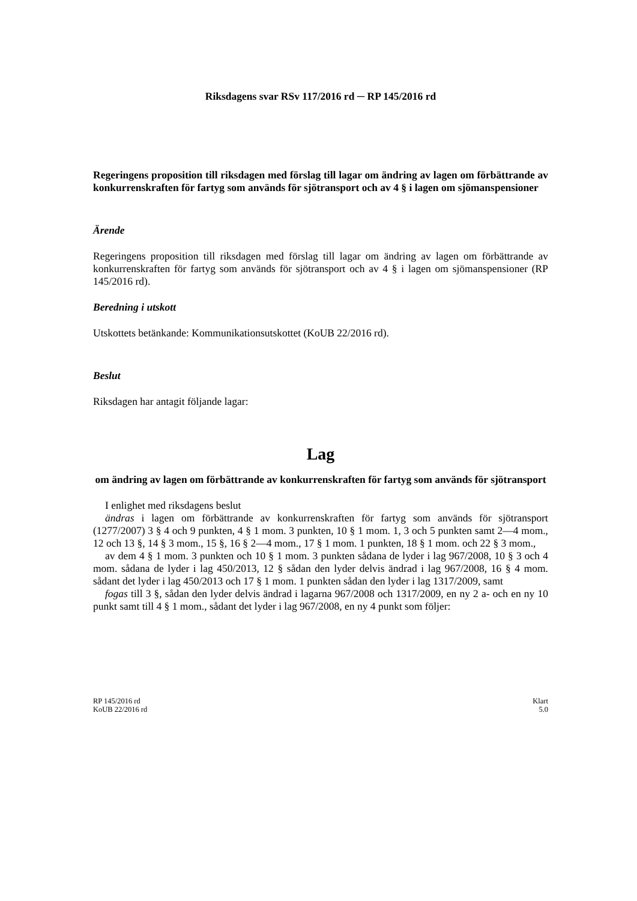Riksdagens svar RSv 117/2016 rd ─ RP 145/2016 rd
Regeringens proposition till riksdagen med förslag till lagar om ändring av lagen om förbättrande av konkurrenskraften för fartyg som används för sjötransport och av 4 § i lagen om sjömanspensioner
Ärende
Regeringens proposition till riksdagen med förslag till lagar om ändring av lagen om förbättrande av konkurrenskraften för fartyg som används för sjötransport och av 4 § i lagen om sjömanspensioner (RP 145/2016 rd).
Beredning i utskott
Utskottets betänkande: Kommunikationsutskottet (KoUB 22/2016 rd).
Beslut
Riksdagen har antagit följande lagar:
Lag
om ändring av lagen om förbättrande av konkurrenskraften för fartyg som används för sjötransport
I enlighet med riksdagens beslut
ändras i lagen om förbättrande av konkurrenskraften för fartyg som används för sjötransport (1277/2007) 3 § 4 och 9 punkten, 4 § 1 mom. 3 punkten, 10 § 1 mom. 1, 3 och 5 punkten samt 2—4 mom., 12 och 13 §, 14 § 3 mom., 15 §, 16 § 2—4 mom., 17 § 1 mom. 1 punkten, 18 § 1 mom. och 22 § 3 mom.,
av dem 4 § 1 mom. 3 punkten och 10 § 1 mom. 3 punkten sådana de lyder i lag 967/2008, 10 § 3 och 4 mom. sådana de lyder i lag 450/2013, 12 § sådan den lyder delvis ändrad i lag 967/2008, 16 § 4 mom. sådant det lyder i lag 450/2013 och 17 § 1 mom. 1 punkten sådan den lyder i lag 1317/2009, samt
fogas till 3 §, sådan den lyder delvis ändrad i lagarna 967/2008 och 1317/2009, en ny 2 a- och en ny 10 punkt samt till 4 § 1 mom., sådant det lyder i lag 967/2008, en ny 4 punkt som följer:
RP 145/2016 rd
KoUB 22/2016 rd
Klart
5.0